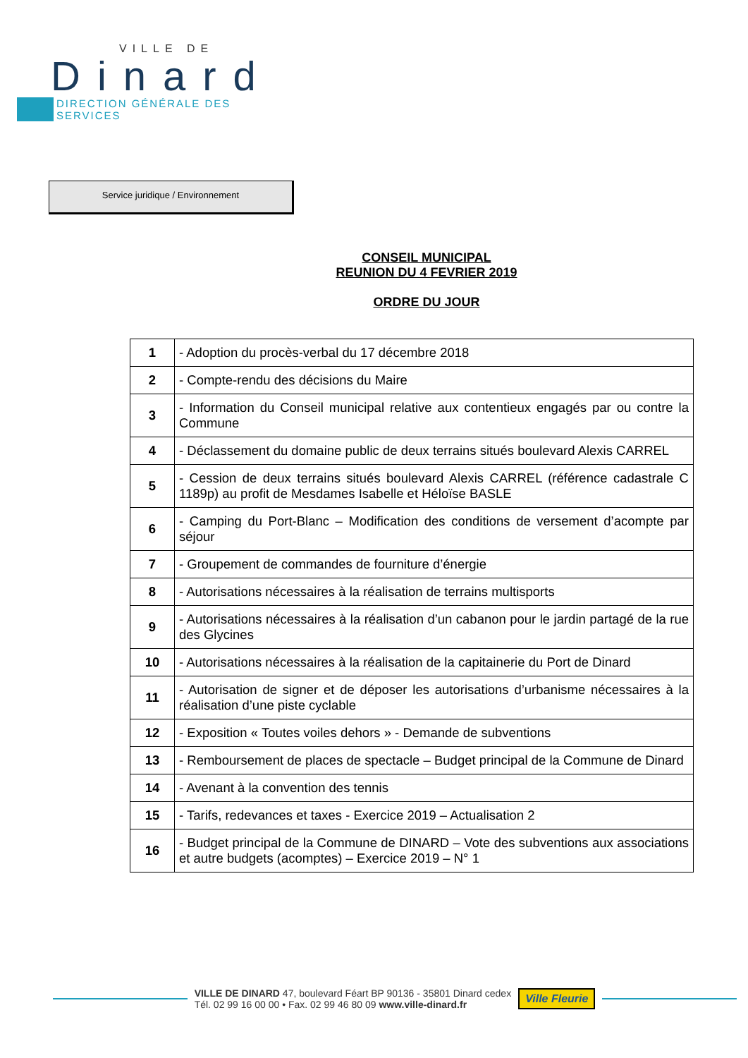VILLE DE
Dinard
DIRECTION GÉNÉRALE DES SERVICES
Service juridique / Environnement
CONSEIL MUNICIPAL
REUNION DU 4 FEVRIER 2019
ORDRE DU JOUR
| 1 | - Adoption du procès-verbal du 17 décembre 2018 |
| 2 | - Compte-rendu des décisions du Maire |
| 3 | - Information du Conseil municipal relative aux contentieux engagés par ou contre la Commune |
| 4 | - Déclassement du domaine public de deux terrains situés boulevard Alexis CARREL |
| 5 | - Cession de deux terrains situés boulevard Alexis CARREL (référence cadastrale C 1189p) au profit de Mesdames Isabelle et Héloïse BASLE |
| 6 | - Camping du Port-Blanc – Modification des conditions de versement d’acompte par séjour |
| 7 | - Groupement de commandes de fourniture d’énergie |
| 8 | - Autorisations nécessaires à la réalisation de terrains multisports |
| 9 | - Autorisations nécessaires à la réalisation d’un cabanon pour le jardin partagé de la rue des Glycines |
| 10 | - Autorisations nécessaires à la réalisation de la capitainerie du Port de Dinard |
| 11 | - Autorisation de signer et de déposer les autorisations d’urbanisme nécessaires à la réalisation d’une piste cyclable |
| 12 | - Exposition « Toutes voiles dehors » - Demande de subventions |
| 13 | - Remboursement de places de spectacle – Budget principal de la Commune de Dinard |
| 14 | - Avenant à la convention des tennis |
| 15 | - Tarifs, redevances et taxes - Exercice 2019 – Actualisation 2 |
| 16 | - Budget principal de la Commune de DINARD – Vote des subventions aux associations et autre budgets (acomptes) – Exercice 2019 – N° 1 |
VILLE DE DINARD 47, boulevard Féart BP 90136 - 35801 Dinard cedex
Tél. 02 99 16 00 00 • Fax. 02 99 46 80 09 www.ville-dinard.fr
Ville Fleurie